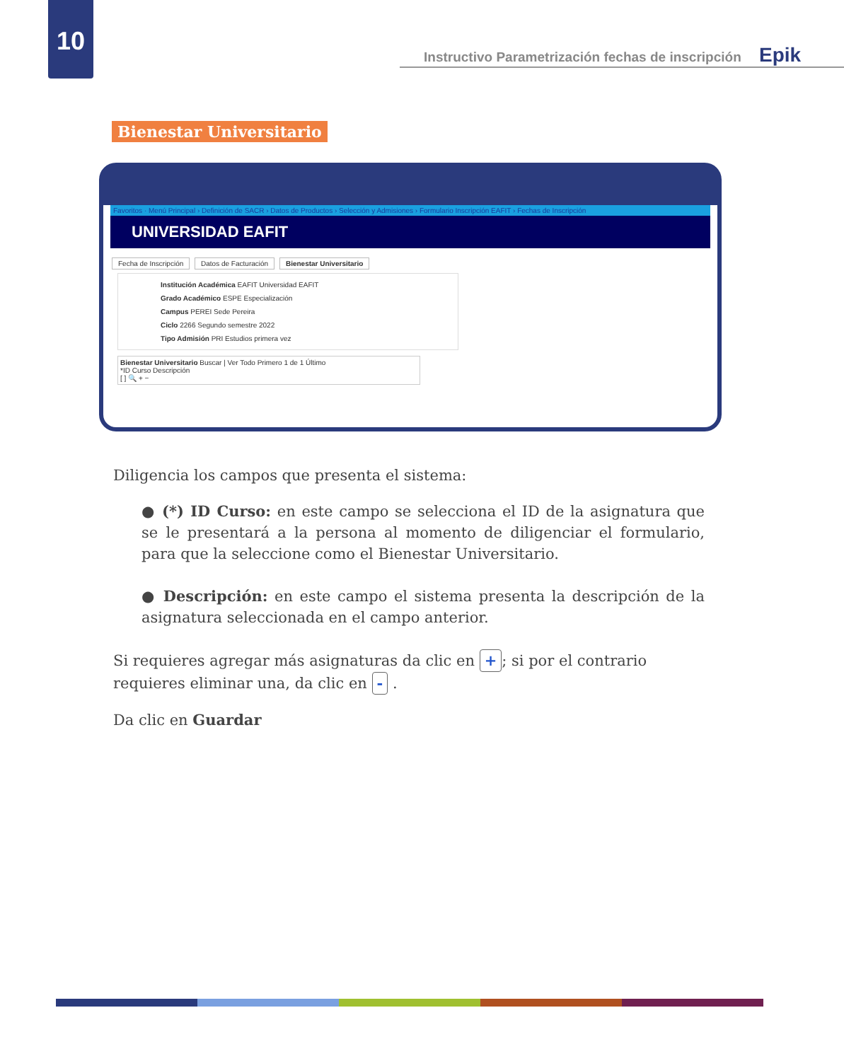10
Instructivo Parametrización fechas de inscripción Epik
Bienestar Universitario
Favoritos · Menú Principal › Definición de SACR › Datos de Productos › Selección y Admisiones › Formulario Inscripción EAFIT › Fechas de Inscripción
UNIVERSIDAD EAFIT
Fecha de Inscripción Datos de Facturación Bienestar Universitario
Institución Académica EAFIT Universidad EAFIT
Grado Académico ESPE Especialización
Campus PEREI Sede Pereira
Ciclo 2266 Segundo semestre 2022
Tipo Admisión PRI Estudios primera vez
Bienestar Universitario Buscar | Ver Todo Primero 1 de 1 Último
*ID Curso Descripción
[ ] 🔍 + −
Diligencia los campos que presenta el sistema:
● (*) ID Curso: en este campo se selecciona el ID de la asignatura que se le presentará a la persona al momento de diligenciar el formulario, para que la seleccione como el Bienestar Universitario.
● Descripción: en este campo el sistema presenta la descripción de la asignatura seleccionada en el campo anterior.
Si requieres agregar más asignaturas da clic en +; si por el contrario requieres eliminar una, da clic en - .
Da clic en Guardar